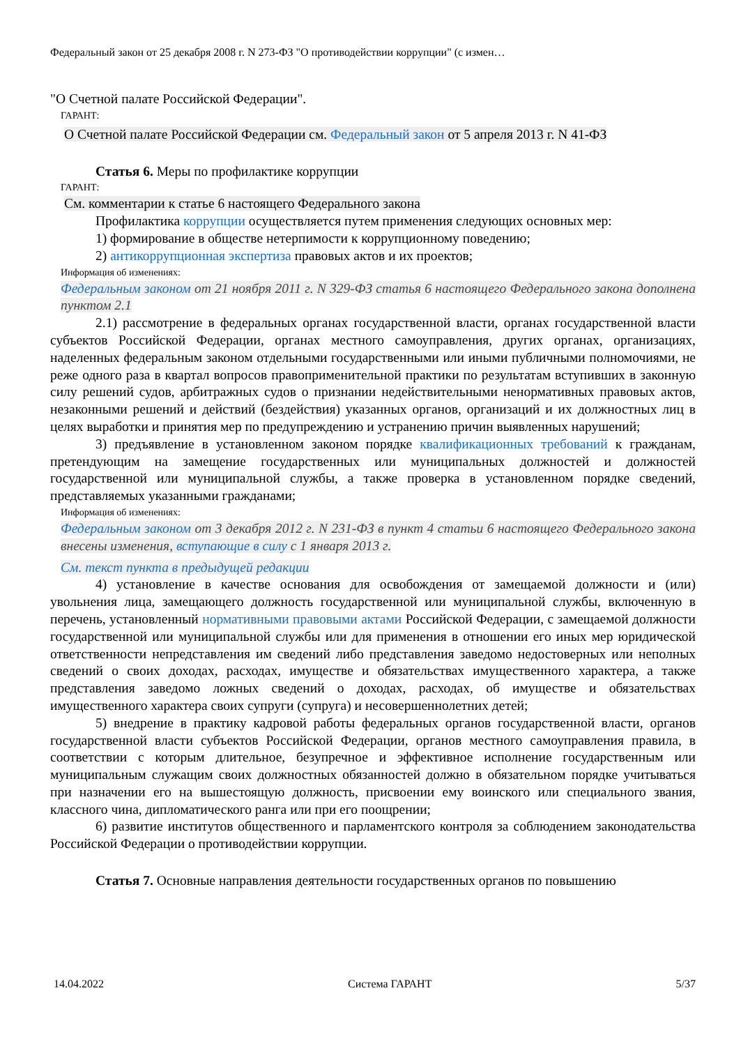Федеральный закон от 25 декабря 2008 г. N 273-ФЗ "О противодействии коррупции" (с измен…
"О Счетной палате Российской Федерации".
ГАРАНТ:
О Счетной палате Российской Федерации см. Федеральный закон от 5 апреля 2013 г. N 41-ФЗ
Статья 6. Меры по профилактике коррупции
ГАРАНТ:
См. комментарии к статье 6 настоящего Федерального закона
Профилактика коррупции осуществляется путем применения следующих основных мер:
1) формирование в обществе нетерпимости к коррупционному поведению;
2) антикоррупционная экспертиза правовых актов и их проектов;
Информация об изменениях:
Федеральным законом от 21 ноября 2011 г. N 329-ФЗ статья 6 настоящего Федерального закона дополнена пунктом 2.1
2.1) рассмотрение в федеральных органах государственной власти, органах государственной власти субъектов Российской Федерации, органах местного самоуправления, других органах, организациях, наделенных федеральным законом отдельными государственными или иными публичными полномочиями, не реже одного раза в квартал вопросов правоприменительной практики по результатам вступивших в законную силу решений судов, арбитражных судов о признании недействительными ненормативных правовых актов, незаконными решений и действий (бездействия) указанных органов, организаций и их должностных лиц в целях выработки и принятия мер по предупреждению и устранению причин выявленных нарушений;
3) предъявление в установленном законом порядке квалификационных требований к гражданам, претендующим на замещение государственных или муниципальных должностей и должностей государственной или муниципальной службы, а также проверка в установленном порядке сведений, представляемых указанными гражданами;
Информация об изменениях:
Федеральным законом от 3 декабря 2012 г. N 231-ФЗ в пункт 4 статьи 6 настоящего Федерального закона внесены изменения, вступающие в силу с 1 января 2013 г.
См. текст пункта в предыдущей редакции
4) установление в качестве основания для освобождения от замещаемой должности и (или) увольнения лица, замещающего должность государственной или муниципальной службы, включенную в перечень, установленный нормативными правовыми актами Российской Федерации, с замещаемой должности государственной или муниципальной службы или для применения в отношении его иных мер юридической ответственности непредставления им сведений либо представления заведомо недостоверных или неполных сведений о своих доходах, расходах, имуществе и обязательствах имущественного характера, а также представления заведомо ложных сведений о доходах, расходах, об имуществе и обязательствах имущественного характера своих супруги (супруга) и несовершеннолетних детей;
5) внедрение в практику кадровой работы федеральных органов государственной власти, органов государственной власти субъектов Российской Федерации, органов местного самоуправления правила, в соответствии с которым длительное, безупречное и эффективное исполнение государственным или муниципальным служащим своих должностных обязанностей должно в обязательном порядке учитываться при назначении его на вышестоящую должность, присвоении ему воинского или специального звания, классного чина, дипломатического ранга или при его поощрении;
6) развитие институтов общественного и парламентского контроля за соблюдением законодательства Российской Федерации о противодействии коррупции.
Статья 7. Основные направления деятельности государственных органов по повышению
14.04.2022 Система ГАРАНТ 5/37